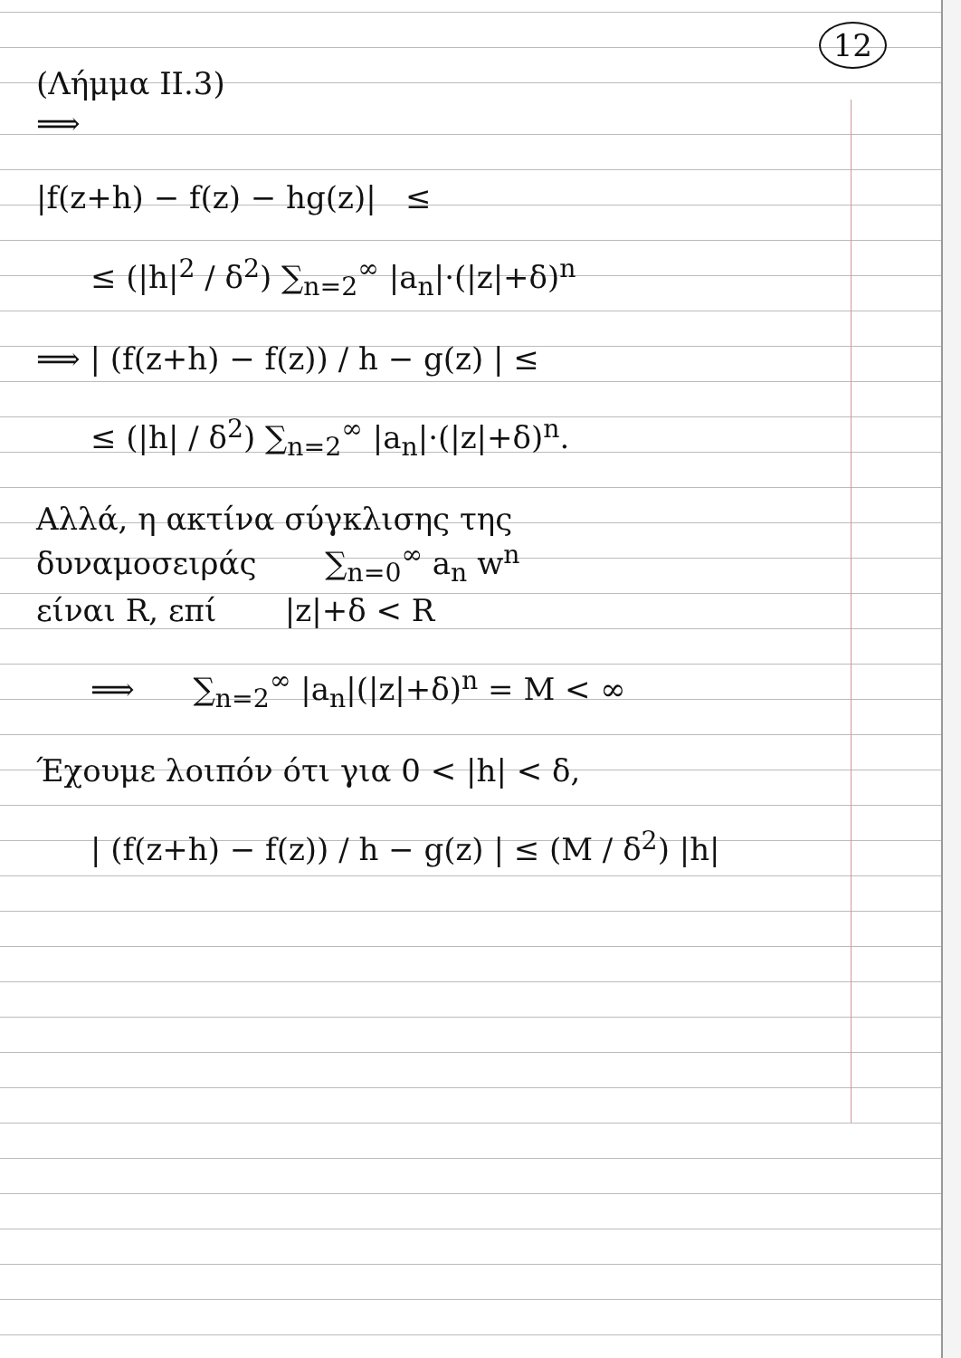12
(Λήμμα ΙΙ.3)
⟹
|f(z+h) − f(z) − hg(z)| ≤
≤ (|h|<sup>2</sup> / δ<sup>2</sup>) ∑<sub>n=2</sub><sup>∞</sup> |a<sub>n</sub>|·(|z|+δ)<sup>n</sup>
⟹ | (f(z+h) − f(z)) / h − g(z) | ≤
≤ (|h| / δ<sup>2</sup>) ∑<sub>n=2</sub><sup>∞</sup> |a<sub>n</sub>|·(|z|+δ)<sup>n</sup>.
Αλλά, η ακτίνα σύγκλισης της
δυναμοσειράς ∑<sub>n=0</sub><sup>∞</sup> a<sub>n</sub> w<sup>n</sup>
είναι R, επί |z|+δ < R
⟹ ∑<sub>n=2</sub><sup>∞</sup> |a<sub>n</sub>|(|z|+δ)<sup>n</sup> = M < ∞
Έχουμε λοιπόν ότι για 0 < |h| < δ,
| (f(z+h) − f(z)) / h − g(z) | ≤ (M / δ<sup>2</sup>) |h|